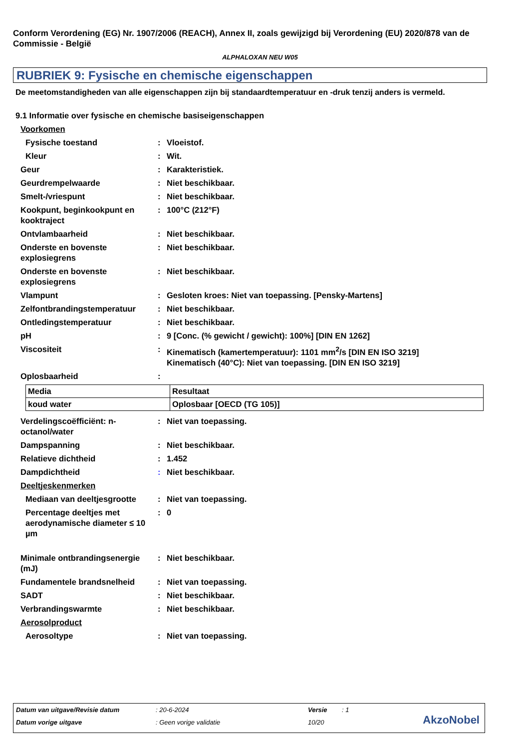Conform Verordening (EG) Nr. 1907/2006 (REACH), Annex II, zoals gewijzigd bij Verordening (EU) 2020/878 van de Commissie - België
ALPHALOXAN NEU W05
RUBRIEK 9: Fysische en chemische eigenschappen
De meetomstandigheden van alle eigenschappen zijn bij standaardtemperatuur en -druk tenzij anders is vermeld.
9.1 Informatie over fysische en chemische basiseigenschappen
Voorkomen
Fysische toestand: Vloeistof.
Kleur: Wit.
Geur: Karakteristiek.
Geurdrempelwaarde: Niet beschikbaar.
Smelt-/vriespunt: Niet beschikbaar.
Kookpunt, beginkookpunt en kooktraject: 100°C (212°F)
Ontvlambaarheid: Niet beschikbaar.
Onderste en bovenste explosiegrens: Niet beschikbaar.
Onderste en bovenste explosiegrens: Niet beschikbaar.
Vlampunt: Gesloten kroes: Niet van toepassing. [Pensky-Martens]
Zelfontbrandingstemperatuur: Niet beschikbaar.
Ontledingstemperatuur: Niet beschikbaar.
pH: 9 [Conc. (% gewicht / gewicht): 100%] [DIN EN 1262]
Viscositeit: Kinematisch (kamertemperatuur): 1101 mm<sup>2</sup>/s [DIN EN ISO 3219]
Kinematisch (40°C): Niet van toepassing. [DIN EN ISO 3219]
Oplosbaarheid:
| Media | Resultaat |
| --- | --- |
| koud water | Oplosbaar [OECD (TG 105)] |
Verdelingscoëfficiënt: n-octanol/water: Niet van toepassing.
Dampspanning: Niet beschikbaar.
Relatieve dichtheid: 1.452
Dampdichtheid: Niet beschikbaar.
Deeltjeskenmerken
Mediaan van deeltjesgrootte: Niet van toepassing.
Percentage deeltjes met aerodynamische diameter ≤ 10 µm: 0
Minimale ontbrandingsenergie (mJ): Niet beschikbaar.
Fundamentele brandsnelheid: Niet van toepassing.
SADT: Niet beschikbaar.
Verbrandingswarmte: Niet beschikbaar.
Aerosolproduct
Aerosoltype: Niet van toepassing.
Datum van uitgave/Revisie datum
: 20-6-2024 Versie : 1
Datum vorige uitgave : Geen vorige validatie 10/20 AkzoNobel